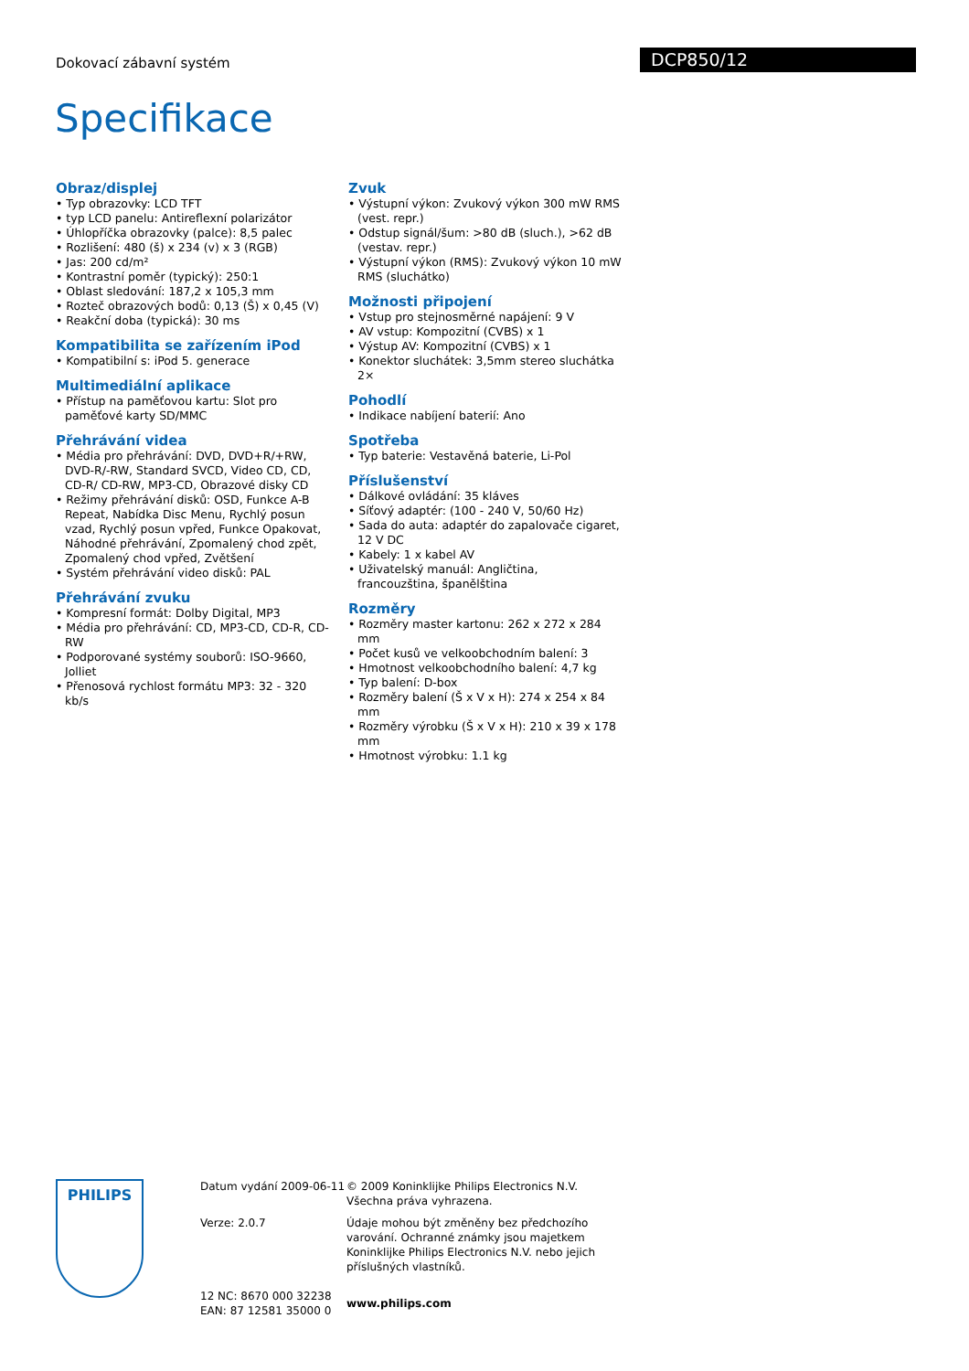Dokovací zábavní systém DCP850/12
Specifikace
Obraz/displej
• Typ obrazovky: LCD TFT
• typ LCD panelu: Antireflexní polarizátor
• Úhlopříčka obrazovky (palce): 8,5 palec
• Rozlišení: 480 (š) x 234 (v) x 3 (RGB)
• Jas: 200 cd/m²
• Kontrastní poměr (typický): 250:1
• Oblast sledování: 187,2 x 105,3 mm
• Rozteč obrazových bodů: 0,13 (Š) x 0,45 (V)
• Reakční doba (typická): 30 ms
Kompatibilita se zařízením iPod
• Kompatibilní s: iPod 5. generace
Multimediální aplikace
• Přístup na paměťovou kartu: Slot pro paměťové karty SD/MMC
Přehrávání videa
• Média pro přehrávání: DVD, DVD+R/+RW, DVD-R/-RW, Standard SVCD, Video CD, CD, CD-R/ CD-RW, MP3-CD, Obrazové disky CD
• Režimy přehrávání disků: OSD, Funkce A-B Repeat, Nabídka Disc Menu, Rychlý posun vzad, Rychlý posun vpřed, Funkce Opakovat, Náhodné přehrávání, Zpomalený chod zpět, Zpomalený chod vpřed, Zvětšení
• Systém přehrávání video disků: PAL
Přehrávání zvuku
• Kompresní formát: Dolby Digital, MP3
• Média pro přehrávání: CD, MP3-CD, CD-R, CD-RW
• Podporované systémy souborů: ISO-9660, Jolliet
• Přenosová rychlost formátu MP3: 32 - 320 kb/s
Zvuk
• Výstupní výkon: Zvukový výkon 300 mW RMS (vest. repr.)
• Odstup signál/šum: >80 dB (sluch.), >62 dB (vestav. repr.)
• Výstupní výkon (RMS): Zvukový výkon 10 mW RMS (sluchátko)
Možnosti připojení
• Vstup pro stejnosměrné napájení: 9 V
• AV vstup: Kompozitní (CVBS) x 1
• Výstup AV: Kompozitní (CVBS) x 1
• Konektor sluchátek: 3,5mm stereo sluchátka 2×
Pohodlí
• Indikace nabíjení baterií: Ano
Spotřeba
• Typ baterie: Vestavěná baterie, Li-Pol
Příslušenství
• Dálkové ovládání: 35 kláves
• Síťový adaptér: (100 - 240 V, 50/60 Hz)
• Sada do auta: adaptér do zapalovače cigaret, 12 V DC
• Kabely: 1 x kabel AV
• Uživatelský manuál: Angličtina, francouzština, španělština
Rozměry
• Rozměry master kartonu: 262 x 272 x 284 mm
• Počet kusů ve velkoobchodním balení: 3
• Hmotnost velkoobchodního balení: 4,7 kg
• Typ balení: D-box
• Rozměry balení (Š x V x H): 274 x 254 x 84 mm
• Rozměry výrobku (Š x V x H): 210 x 39 x 178 mm
• Hmotnost výrobku: 1.1 kg
PHILIPS
Datum vydání 2009-06-11
Verze: 2.0.7
12 NC: 8670 000 32238
EAN: 87 12581 35000 0
© 2009 Koninklijke Philips Electronics N.V.
Všechna práva vyhrazena.
Údaje mohou být změněny bez předchozího varování. Ochranné známky jsou majetkem Koninklijke Philips Electronics N.V. nebo jejich příslušných vlastníků.
www.philips.com